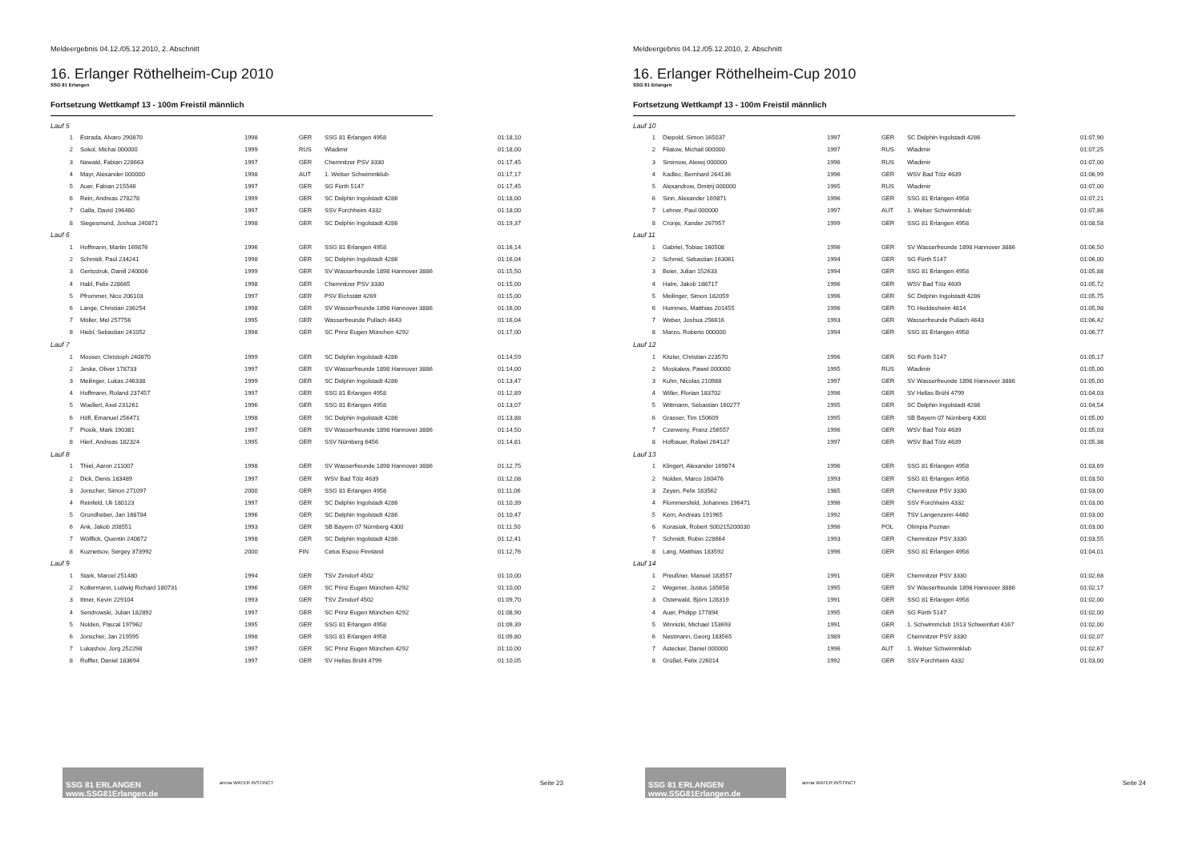Meldeergebnis 04.12./05.12.2010, 2. Abschnitt
16. Erlanger Röthelheim-Cup 2010
SSG 81 Erlangen
Fortsetzung Wettkampf 13 - 100m Freistil männlich
| Lauf 5 | | | | | |
| 1 | Estrada, Alvaro 290870 | 1998 | GER | SSG 81 Erlangen 4958 | 01:18,10 |
| 2 | Sokol, Michai 000000 | 1999 | RUS | Wladimir | 01:18,00 |
| 3 | Newald, Fabian 228663 | 1997 | GER | Chemnitzer PSV 3330 | 01:17,45 |
| 4 | Mayr, Alexander 000000 | 1998 | AUT | 1. Welser Schwimmklub | 01:17,17 |
| 5 | Auer, Fabian 215546 | 1997 | GER | SG Fürth 5147 | 01:17,45 |
| 6 | Rein, Andreas 278278 | 1999 | GER | SC Delphin Ingolstadt 4286 | 01:18,00 |
| 7 | Galla, David 196480 | 1997 | GER | SSV Forchheim 4332 | 01:18,00 |
| 8 | Siegesmund, Joshua 240871 | 1998 | GER | SC Delphin Ingolstadt 4286 | 01:19,37 |
| Lauf 6 | | | | | |
| 1 | Hoffmann, Martin 169876 | 1996 | GER | SSG 81 Erlangen 4958 | 01:16,14 |
| 2 | Schmidt, Paul 234241 | 1998 | GER | SC Delphin Ingolstadt 4286 | 01:16,04 |
| 3 | Gertsstruk, Daniil 240006 | 1999 | GER | SV Wasserfreunde 1898 Hannover 3886 | 01:15,50 |
| 4 | Habl, Felix 228665 | 1998 | GER | Chemnitzer PSV 3330 | 01:15,00 |
| 5 | Pfrommer, Nico 206103 | 1997 | GER | PSV Eichstätt 4269 | 01:15,00 |
| 6 | Lange, Christian 236254 | 1998 | GER | SV Wasserfreunde 1898 Hannover 3886 | 01:16,00 |
| 7 | Möller, Mel 257756 | 1995 | GER | Wasserfreunde Pullach 4643 | 01:16,04 |
| 8 | Hiebl, Sebastian 241052 | 1998 | GER | SC Prinz Eugen München 4292 | 01:17,00 |
| Lauf 7 | | | | | |
| 1 | Mooser, Christoph 240870 | 1999 | GER | SC Delphin Ingolstadt 4286 | 01:14,59 |
| 2 | Jeske, Oliver 178733 | 1997 | GER | SV Wasserfreunde 1898 Hannover 3886 | 01:14,00 |
| 3 | Meilinger, Lukas 246338 | 1999 | GER | SC Delphin Ingolstadt 4286 | 01:13,47 |
| 4 | Hoffmann, Roland 237457 | 1997 | GER | SSG 81 Erlangen 4958 | 01:12,89 |
| 5 | Woellert, Axel 231261 | 1996 | GER | SSG 81 Erlangen 4958 | 01:13,07 |
| 6 | Höfl, Emanuel 256471 | 1998 | GER | SC Delphin Ingolstadt 4286 | 01:13,88 |
| 7 | Piosik, Mark 190381 | 1997 | GER | SV Wasserfreunde 1898 Hannover 3886 | 01:14,50 |
| 8 | Hierl, Andreas 182324 | 1995 | GER | SSV Nürnberg 6456 | 01:14,81 |
| Lauf 8 | | | | | |
| 1 | Thiel, Aaron 211007 | 1998 | GER | SV Wasserfreunde 1898 Hannover 3886 | 01:12,75 |
| 2 | Dick, Denis 183489 | 1997 | GER | WSV Bad Tölz 4639 | 01:12,08 |
| 3 | Jonscher, Simon 271097 | 2000 | GER | SSG 81 Erlangen 4958 | 01:11,06 |
| 4 | Reinfeld, Uli 180123 | 1997 | GER | SC Delphin Ingolstadt 4286 | 01:10,39 |
| 5 | Grundheber, Jan 168784 | 1996 | GER | SC Delphin Ingolstadt 4286 | 01:10,47 |
| 6 | Ank, Jakob 208551 | 1993 | GER | SB Bayern 07 Nürnberg 4300 | 01:11,50 |
| 7 | Wölflick, Quentin 240872 | 1998 | GER | SC Delphin Ingolstadt 4286 | 01:12,41 |
| 8 | Kuznetsov, Sergey 373992 | 2000 | FIN | Cetus Espoo Finnland | 01:12,76 |
| Lauf 9 | | | | | |
| 1 | Stark, Marcel 251480 | 1994 | GER | TSV Zirndorf 4502 | 01:10,00 |
| 2 | Koltermann, Ludwig Richard 180731 | 1996 | GER | SC Prinz Eugen München 4292 | 01:10,00 |
| 3 | Ittner, Kevin 229104 | 1993 | GER | TSV Zirndorf 4502 | 01:09,70 |
| 4 | Sendrowski, Julian 182892 | 1997 | GER | SC Prinz Eugen München 4292 | 01:08,90 |
| 5 | Nolden, Pascal 197962 | 1995 | GER | SSG 81 Erlangen 4958 | 01:09,39 |
| 6 | Jonscher, Jan 219595 | 1998 | GER | SSG 81 Erlangen 4958 | 01:09,80 |
| 7 | Lukashov, Jorg 252298 | 1997 | GER | SC Prinz Eugen München 4292 | 01:10,00 |
| 8 | Ruffler, Daniel 183694 | 1997 | GER | SV Hellas Brühl 4799 | 01:10,05 |
SSG 81 ERLANGEN www.SSG81Erlangen.de
arena WATER INSTINCT
Seite 23
Meldeergebnis 04.12./05.12.2010, 2. Abschnitt
16. Erlanger Röthelheim-Cup 2010
SSG 81 Erlangen
Fortsetzung Wettkampf 13 - 100m Freistil männlich
| Lauf 10 | | | | | |
| 1 | Diepold, Simon 165037 | 1997 | GER | SC Delphin Ingolstadt 4286 | 01:07,90 |
| 2 | Filatow, Michail 000000 | 1997 | RUS | Wladimir | 01:07,25 |
| 3 | Smirnow, Alexej 000000 | 1996 | RUS | Wladimir | 01:07,00 |
| 4 | Kadlec, Bernhard 264136 | 1996 | GER | WSV Bad Tölz 4639 | 01:06,99 |
| 5 | Alexandrow, Dmitrij 000000 | 1995 | RUS | Wladimir | 01:07,00 |
| 6 | Sinn, Alexander 169871 | 1996 | GER | SSG 81 Erlangen 4958 | 01:07,21 |
| 7 | Lehner, Paul 000000 | 1997 | AUT | 1. Welser Schwimmklub | 01:07,86 |
| 8 | Cronje, Xander 267957 | 1999 | GER | SSG 81 Erlangen 4958 | 01:08,58 |
| Lauf 11 | | | | | |
| 1 | Gabriel, Tobias 160508 | 1996 | GER | SV Wasserfreunde 1898 Hannover 3886 | 01:06,50 |
| 2 | Schmid, Sebastian 163061 | 1994 | GER | SG Fürth 5147 | 01:06,00 |
| 3 | Beier, Julian 152633 | 1994 | GER | SSG 81 Erlangen 4958 | 01:05,88 |
| 4 | Halm, Jakob 188717 | 1996 | GER | WSV Bad Tölz 4639 | 01:05,72 |
| 5 | Meilinger, Simon 182059 | 1996 | GER | SC Delphin Ingolstadt 4286 | 01:05,75 |
| 6 | Hummes, Matthias 201455 | 1996 | GER | TG Heddesheim 4814 | 01:05,98 |
| 7 | Weber, Joshua 256616 | 1993 | GER | Wasserfreunde Pullach 4643 | 01:06,42 |
| 8 | Marzo, Roberto 000000 | 1994 | GER | SSG 81 Erlangen 4958 | 01:06,77 |
| Lauf 12 | | | | | |
| 1 | Kitzler, Christian 223570 | 1996 | GER | SG Fürth 5147 | 01:05,17 |
| 2 | Moskalew, Pawel 000000 | 1995 | RUS | Wladimir | 01:05,00 |
| 3 | Kuhn, Nicolas 210988 | 1997 | GER | SV Wasserfreunde 1898 Hannover 3886 | 01:05,00 |
| 4 | Willer, Florian 183702 | 1996 | GER | SV Hellas Brühl 4799 | 01:04,03 |
| 5 | Wittmann, Sebastian 160277 | 1995 | GER | SC Delphin Ingolstadt 4286 | 01:04,54 |
| 6 | Grasser, Tim 150609 | 1995 | GER | SB Bayern 07 Nürnberg 4300 | 01:05,00 |
| 7 | Czerweny, Franz 256557 | 1996 | GER | WSV Bad Tölz 4639 | 01:05,03 |
| 8 | Hofbauer, Rafael 264137 | 1997 | GER | WSV Bad Tölz 4639 | 01:05,38 |
| Lauf 13 | | | | | |
| 1 | Klingert, Alexander 169874 | 1996 | GER | SSG 81 Erlangen 4958 | 01:03,69 |
| 2 | Nolden, Marco 160476 | 1993 | GER | SSG 81 Erlangen 4958 | 01:03,50 |
| 3 | Zeyen, Felix 183562 | 1985 | GER | Chemnitzer PSV 3330 | 01:03,00 |
| 4 | Flommersfeld, Johannes 196471 | 1996 | GER | SSV Forchheim 4332 | 01:03,00 |
| 5 | Kern, Andreas 191965 | 1992 | GER | TSV Langenzenn 4460 | 01:03,00 |
| 6 | Korasiak, Robert S00215200030 | 1996 | POL | Olimpia Poznan | 01:03,00 |
| 7 | Schmidt, Robin 228664 | 1993 | GER | Chemnitzer PSV 3330 | 01:03,55 |
| 8 | Lang, Matthias 183592 | 1996 | GER | SSG 81 Erlangen 4958 | 01:04,01 |
| Lauf 14 | | | | | |
| 1 | Preußner, Manuel 183557 | 1991 | GER | Chemnitzer PSV 3330 | 01:02,68 |
| 2 | Wegener, Justus 185658 | 1995 | GER | SV Wasserfreunde 1898 Hannover 3886 | 01:02,17 |
| 3 | Osterwald, Björn 128319 | 1991 | GER | SSG 81 Erlangen 4958 | 01:02,00 |
| 4 | Auer, Philipp 177894 | 1995 | GER | SG Fürth 5147 | 01:02,00 |
| 5 | Winnizki, Michael 153693 | 1991 | GER | 1. Schwimmclub 1913 Schweinfurt 4167 | 01:02,00 |
| 6 | Nestmann, Georg 183565 | 1989 | GER | Chemnitzer PSV 3330 | 01:02,07 |
| 7 | Astecker, Daniel 000000 | 1996 | AUT | 1. Welser Schwimmklub | 01:02,67 |
| 8 | Grüßel, Felix 226014 | 1992 | GER | SSV Forchheim 4332 | 01:03,00 |
SSG 81 ERLANGEN www.SSG81Erlangen.de
arena WATER INSTINCT
Seite 24